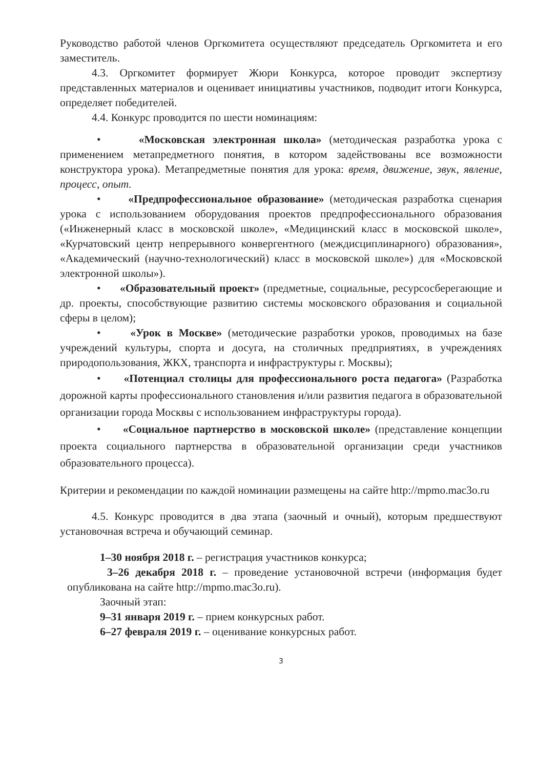Руководство работой членов Оргкомитета осуществляют председатель Оргкомитета и его заместитель.
4.3. Оргкомитет формирует Жюри Конкурса, которое проводит экспертизу представленных материалов и оценивает инициативы участников, подводит итоги Конкурса, определяет победителей.
4.4. Конкурс проводится по шести номинациям:
• «Московская электронная школа» (методическая разработка урока с применением метапредметного понятия, в котором задействованы все возможности конструктора урока). Метапредметные понятия для урока: время, движение, звук, явление, процесс, опыт.
• «Предпрофессиональное образование» (методическая разработка сценария урока с использованием оборудования проектов предпрофессионального образования («Инженерный класс в московской школе», «Медицинский класс в московской школе», «Курчатовский центр непрерывного конвергентного (междисциплинарного) образования», «Академический (научно-технологический) класс в московской школе») для «Московской электронной школы»).
• «Образовательный проект» (предметные, социальные, ресурсосберегающие и др. проекты, способствующие развитию системы московского образования и социальной сферы в целом);
• «Урок в Москве» (методические разработки уроков, проводимых на базе учреждений культуры, спорта и досуга, на столичных предприятиях, в учреждениях природопользования, ЖКХ, транспорта и инфраструктуры г. Москвы);
• «Потенциал столицы для профессионального роста педагога» (Разработка дорожной карты профессионального становления и/или развития педагога в образовательной организации города Москвы с использованием инфраструктуры города).
• «Социальное партнерство в московской школе» (представление концепции проекта социального партнерства в образовательной организации среди участников образовательного процесса).
Критерии и рекомендации по каждой номинации размещены на сайте http://mpmo.mac3o.ru
4.5. Конкурс проводится в два этапа (заочный и очный), которым предшествуют установочная встреча и обучающий семинар.
1–30 ноября 2018 г. – регистрация участников конкурса;
3–26 декабря 2018 г. – проведение установочной встречи (информация будет опубликована на сайте http://mpmo.mac3o.ru).
Заочный этап:
9–31 января 2019 г. – прием конкурсных работ.
6–27 февраля 2019 г. – оценивание конкурсных работ.
3